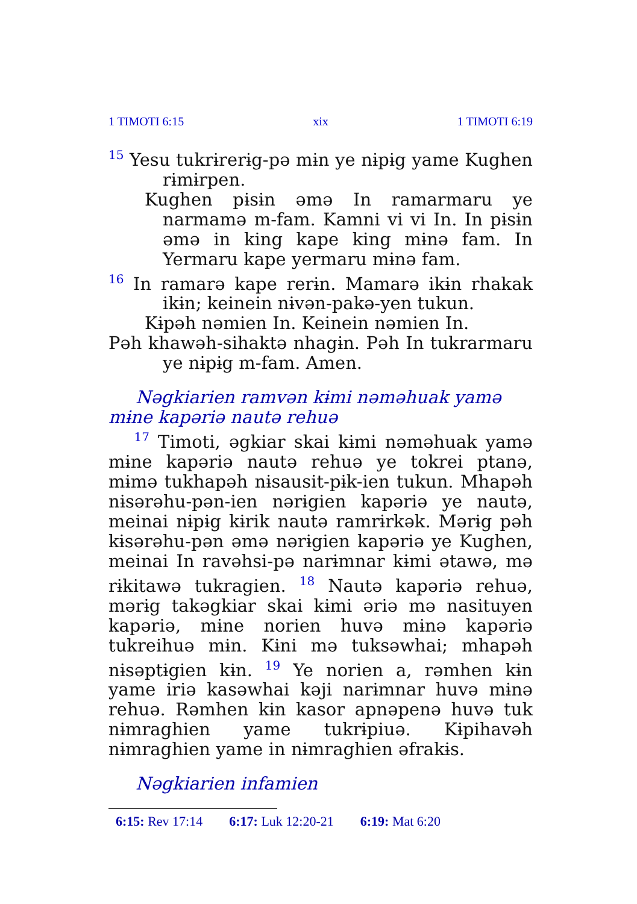1 TIMOTI 6:15 xix 1 TIMOTI 6:19
<sup>15</sup> Yesu tukrɨrerɨg-pə mɨn ye nɨpɨg yame Kughen rɨmɨrpen.
Kughen pɨsɨn əmə In ramarmaru ye narmamə m-fam. Kamni vi vi In. In pɨsɨn əmə in king kape king mɨnə fam. In Yermaru kape yermaru mɨnə fam.
<sup>16</sup> In ramarə kape rerɨn. Mamarə ikɨn rhakak ikɨn; keinein nɨvən-pakə-yen tukun.
Kɨpəh nəmien In. Keinein nəmien In.
Pəh khawəh-sihaktə nhagɨn. Pəh In tukrarmaru ye nɨpɨg m-fam. Amen.
Nəgkiarien ramvən kɨmi nəməhuak yamə mɨne kapəriə nautə rehuə
<sup>17</sup> Timoti, əgkiar skai kɨmi nəməhuak yamə mɨne kapəriə nautə rehuə ye tokrei ptanə, mɨmə tukhapəh nɨsausit-pɨk-ien tukun. Mhapəh nɨsərəhu-pən-ien nərɨgien kapəriə ye nautə, meinai nɨpɨg kɨrik nautə ramrɨrkək. Mərɨg pəh kɨsərəhu-pən əmə nərɨgien kapəriə ye Kughen, meinai In ravəhsi-pə narɨmnar kɨmi ətawə, mə rɨkitawə tukragien. <sup>18</sup> Nautə kapəriə rehuə, mərɨg takəgkiar skai kɨmi əriə mə nasituyen kapəriə, mɨne norien huvə mɨnə kapəriə tukreihuə mɨn. Kɨni mə tuksəwhai; mhapəh nɨsəptɨgien kɨn. <sup>19</sup> Ye norien a, rəmhen kɨn yame iriə kasəwhai kəji narɨmnar huvə mɨnə rehuə. Rəmhen kɨn kasor apnəpenə huvə tuk nɨmraghien yame tukrɨpiuə. Kɨpihavəh nɨmraghien yame in nɨmraghien əfrakɨs.
Nəgkiarien infamien
6:15: Rev 17:14 6:17: Luk 12:20-21 6:19: Mat 6:20